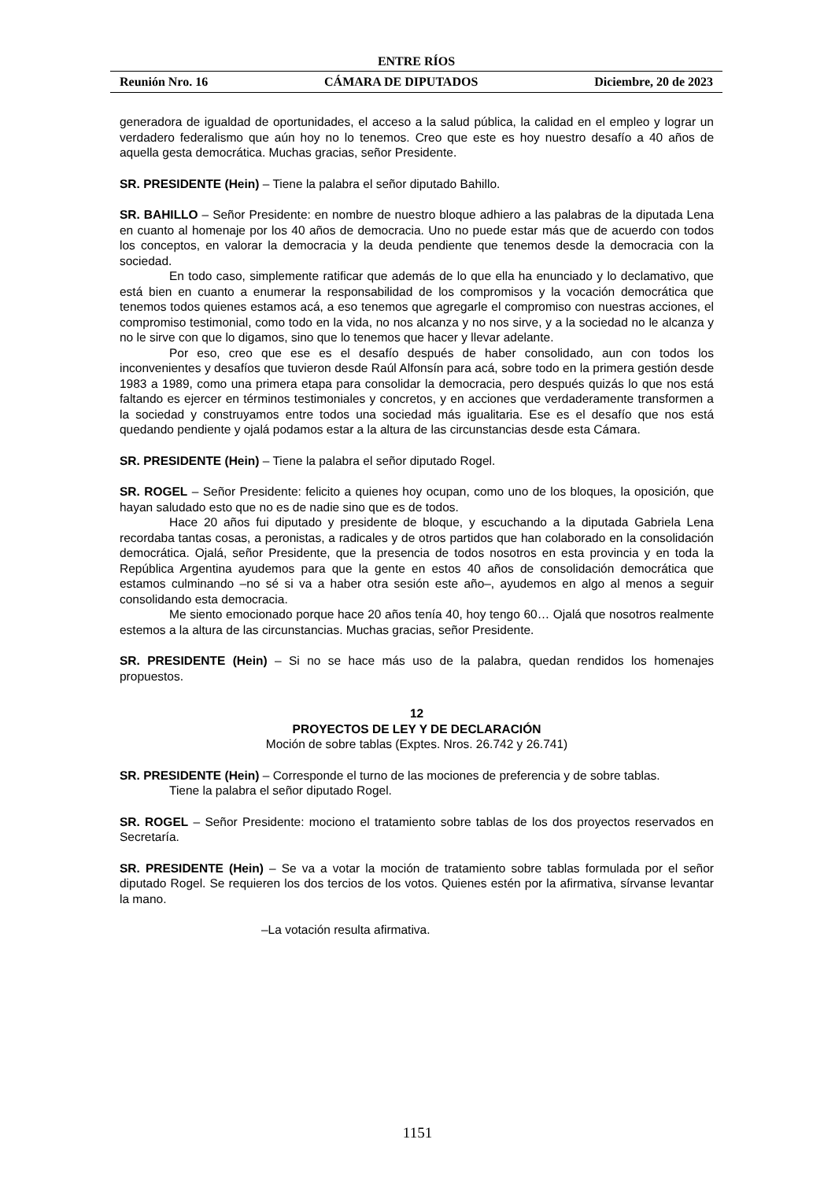ENTRE RÍOS
Reunión Nro. 16 CÁMARA DE DIPUTADOS Diciembre, 20 de 2023
generadora de igualdad de oportunidades, el acceso a la salud pública, la calidad en el empleo y lograr un verdadero federalismo que aún hoy no lo tenemos. Creo que este es hoy nuestro desafío a 40 años de aquella gesta democrática. Muchas gracias, señor Presidente.
SR. PRESIDENTE (Hein) – Tiene la palabra el señor diputado Bahillo.
SR. BAHILLO – Señor Presidente: en nombre de nuestro bloque adhiero a las palabras de la diputada Lena en cuanto al homenaje por los 40 años de democracia. Uno no puede estar más que de acuerdo con todos los conceptos, en valorar la democracia y la deuda pendiente que tenemos desde la democracia con la sociedad.
En todo caso, simplemente ratificar que además de lo que ella ha enunciado y lo declamativo, que está bien en cuanto a enumerar la responsabilidad de los compromisos y la vocación democrática que tenemos todos quienes estamos acá, a eso tenemos que agregarle el compromiso con nuestras acciones, el compromiso testimonial, como todo en la vida, no nos alcanza y no nos sirve, y a la sociedad no le alcanza y no le sirve con que lo digamos, sino que lo tenemos que hacer y llevar adelante.
Por eso, creo que ese es el desafío después de haber consolidado, aun con todos los inconvenientes y desafíos que tuvieron desde Raúl Alfonsín para acá, sobre todo en la primera gestión desde 1983 a 1989, como una primera etapa para consolidar la democracia, pero después quizás lo que nos está faltando es ejercer en términos testimoniales y concretos, y en acciones que verdaderamente transformen a la sociedad y construyamos entre todos una sociedad más igualitaria. Ese es el desafío que nos está quedando pendiente y ojalá podamos estar a la altura de las circunstancias desde esta Cámara.
SR. PRESIDENTE (Hein) – Tiene la palabra el señor diputado Rogel.
SR. ROGEL – Señor Presidente: felicito a quienes hoy ocupan, como uno de los bloques, la oposición, que hayan saludado esto que no es de nadie sino que es de todos.
Hace 20 años fui diputado y presidente de bloque, y escuchando a la diputada Gabriela Lena recordaba tantas cosas, a peronistas, a radicales y de otros partidos que han colaborado en la consolidación democrática. Ojalá, señor Presidente, que la presencia de todos nosotros en esta provincia y en toda la República Argentina ayudemos para que la gente en estos 40 años de consolidación democrática que estamos culminando –no sé si va a haber otra sesión este año–, ayudemos en algo al menos a seguir consolidando esta democracia.
Me siento emocionado porque hace 20 años tenía 40, hoy tengo 60… Ojalá que nosotros realmente estemos a la altura de las circunstancias. Muchas gracias, señor Presidente.
SR. PRESIDENTE (Hein) – Si no se hace más uso de la palabra, quedan rendidos los homenajes propuestos.
12
PROYECTOS DE LEY Y DE DECLARACIÓN
Moción de sobre tablas (Exptes. Nros. 26.742 y 26.741)
SR. PRESIDENTE (Hein) – Corresponde el turno de las mociones de preferencia y de sobre tablas.
Tiene la palabra el señor diputado Rogel.
SR. ROGEL – Señor Presidente: mociono el tratamiento sobre tablas de los dos proyectos reservados en Secretaría.
SR. PRESIDENTE (Hein) – Se va a votar la moción de tratamiento sobre tablas formulada por el señor diputado Rogel. Se requieren los dos tercios de los votos. Quienes estén por la afirmativa, sírvanse levantar la mano.
–La votación resulta afirmativa.
1151